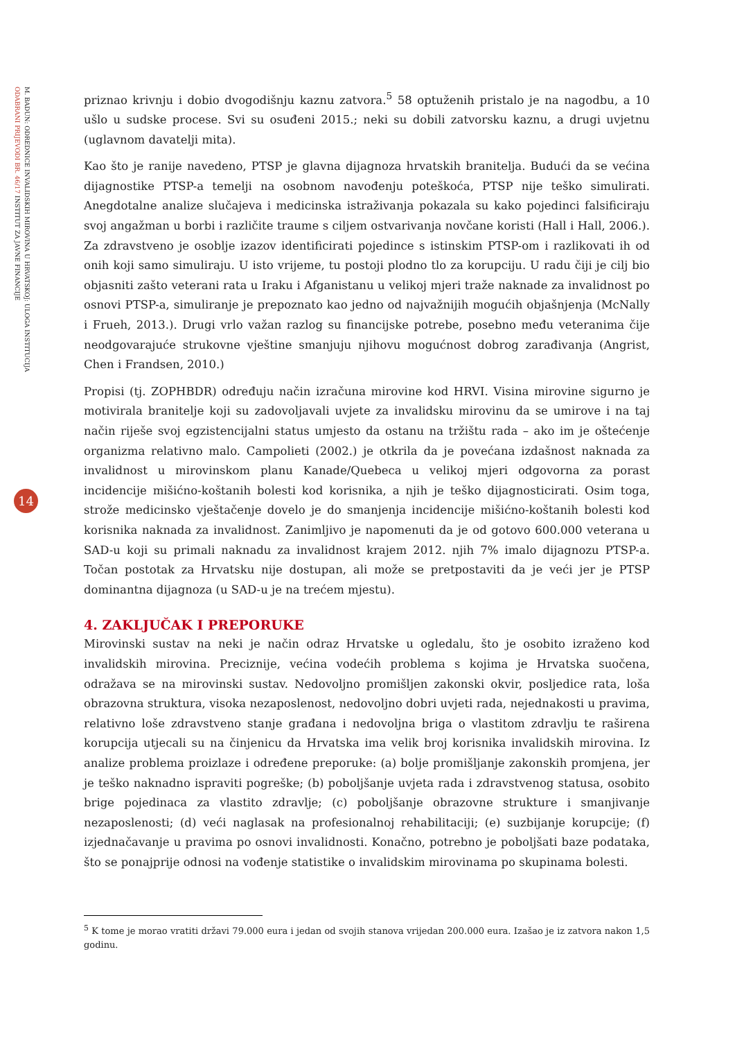ODABRANI PRIJEVODI BR. 46/17 INSTITUT ZA JAVNE FINANCIJE
M. BADUN: ODREDNICE INVALIDSKIH MIROVINA U HRVATSKOJ: ULOGA INSTITUCIJA
14
priznao krivnju i dobio dvogodišnju kaznu zatvora.<sup>5</sup> 58 optuženih pristalo je na nagodbu, a 10 ušlo u sudske procese. Svi su osuđeni 2015.; neki su dobili zatvorsku kaznu, a drugi uvjetnu (uglavnom davatelji mita).
Kao što je ranije navedeno, PTSP je glavna dijagnoza hrvatskih branitelja. Budući da se većina dijagnostike PTSP-a temelji na osobnom navođenju poteškoća, PTSP nije teško simulirati. Anegdotalne analize slučajeva i medicinska istraživanja pokazala su kako pojedinci falsificiraju svoj angažman u borbi i različite traume s ciljem ostvarivanja novčane koristi (Hall i Hall, 2006.). Za zdravstveno je osoblje izazov identificirati pojedince s istinskim PTSP-om i razlikovati ih od onih koji samo simuliraju. U isto vrijeme, tu postoji plodno tlo za korupciju. U radu čiji je cilj bio objasniti zašto veterani rata u Iraku i Afganistanu u velikoj mjeri traže naknade za invalidnost po osnovi PTSP-a, simuliranje je prepoznato kao jedno od najvažnijih mogućih objašnjenja (McNally i Frueh, 2013.). Drugi vrlo važan razlog su financijske potrebe, posebno među veteranima čije neodgovarajuće strukovne vještine smanjuju njihovu mogućnost dobrog zarađivanja (Angrist, Chen i Frandsen, 2010.)
Propisi (tj. ZOPHBDR) određuju način izračuna mirovine kod HRVI. Visina mirovine sigurno je motivirala branitelje koji su zadovoljavali uvjete za invalidsku mirovinu da se umirove i na taj način riješe svoj egzistencijalni status umjesto da ostanu na tržištu rada – ako im je oštećenje organizma relativno malo. Campolieti (2002.) je otkrila da je povećana izdašnost naknada za invalidnost u mirovinskom planu Kanade/Quebeca u velikoj mjeri odgovorna za porast incidencije mišićno-koštanih bolesti kod korisnika, a njih je teško dijagnosticirati. Osim toga, strože medicinsko vještačenje dovelo je do smanjenja incidencije mišićno-koštanih bolesti kod korisnika naknada za invalidnost. Zanimljivo je napomenuti da je od gotovo 600.000 veterana u SAD-u koji su primali naknadu za invalidnost krajem 2012. njih 7% imalo dijagnozu PTSP-a. Točan postotak za Hrvatsku nije dostupan, ali može se pretpostaviti da je veći jer je PTSP dominantna dijagnoza (u SAD-u je na trećem mjestu).
4. ZAKLJUČAK I PREPORUKE
Mirovinski sustav na neki je način odraz Hrvatske u ogledalu, što je osobito izraženo kod invalidskih mirovina. Preciznije, većina vodećih problema s kojima je Hrvatska suočena, odražava se na mirovinski sustav. Nedovoljno promišljen zakonski okvir, posljedice rata, loša obrazovna struktura, visoka nezaposlenost, nedovoljno dobri uvjeti rada, nejednakosti u pravima, relativno loše zdravstveno stanje građana i nedovoljna briga o vlastitom zdravlju te raširena korupcija utjecali su na činjenicu da Hrvatska ima velik broj korisnika invalidskih mirovina. Iz analize problema proizlaze i određene preporuke: (a) bolje promišljanje zakonskih promjena, jer je teško naknadno ispraviti pogreške; (b) poboljšanje uvjeta rada i zdravstvenog statusa, osobito brige pojedinaca za vlastito zdravlje; (c) poboljšanje obrazovne strukture i smanjivanje nezaposlenosti; (d) veći naglasak na profesionalnoj rehabilitaciji; (e) suzbijanje korupcije; (f) izjednačavanje u pravima po osnovi invalidnosti. Konačno, potrebno je poboljšati baze podataka, što se ponajprije odnosi na vođenje statistike o invalidskim mirovinama po skupinama bolesti.
<sup>5</sup> K tome je morao vratiti državi 79.000 eura i jedan od svojih stanova vrijedan 200.000 eura. Izašao je iz zatvora nakon 1,5 godinu.